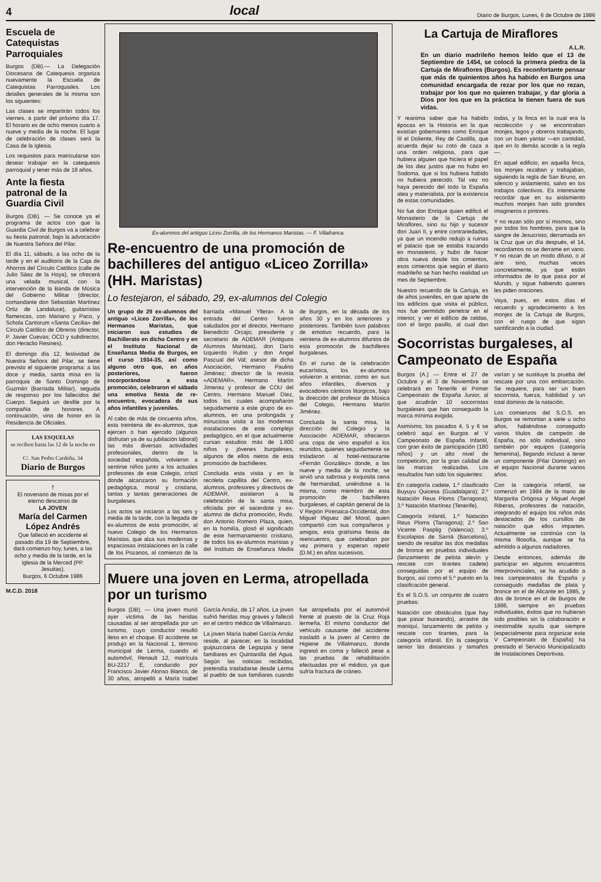4 local Diario de Burgos, Lunes, 6 de Octubre de 1986
Escuela de Catequistas Parroquiales
Burgos (DB).— La Delegación Diocesana de Catequesis organiza nuevamente la Escuela de Catequistas Parroquiales. Los detalles generales de la misma son los siguientes:
Las clases se impartirán todos los viernes, a partir del próximo día 17. El horario es de ocho menos cuarto a nueve y media de la noche. El lugar de celebración de clases será la Casa de la Iglesia.
Los requisitos para matricularse son desear trabajar en la catequesis parroquial y tener más de 18 años.
Ante la fiesta patronal de la Guardia Civil
Burgos (DB). — Se conoce ya el programa de actos con que la Guardia Civil de Burgos va a celebrar su fiesta patronal, bajo la advocación de Nuestra Señora del Pilar.
El día 11, sábado, a las ocho de la tarde y en el auditorio de la Caja de Ahorros del Círculo Católico (calle de Julio Sáez de la Hoya), se ofrecerá una velada musical, con la intervención de la Banda de Música del Gobierno Militar (director, comandante don Sebastián Martínez Ortiz de Landaluce), guitarristas flamencas, con Mariano y Paco, y Schola Cantorum «Santa Cecilia» del Círculo Católico de Obreros (director, P. Javier Cuevas; OCD y subdirector, don Heraclio Resines).
El domingo día 12, festividad de Nuestra Señora del Pilar, se tiene previsto el siguiente programa: a las doce y media, santa misa en la parroquia de Santo Domingo de Guzmán (Barriada Militar), seguida de responso por los fallecidos del Cuerpo. Seguirá un desfile por la compañía de honores. A continuación, vino de honor en la Residencia de Oficiales.
LAS ESQUELAS
se reciben hasta las 12 de la noche en
C/. San Pedro Cardeña, 34
Diario de Burgos
†
El novenario de misas por el eterno descanso de
LA JOVEN
María del Carmen López Andrés
Que falleció en accidente el pasado día 19 de Septiembre, dará comienzo hoy, lunes, a las ocho y media de la tarde, en la iglesia de la Merced (PP. Jesuitas).
Burgos, 6 Octubre 1986
M.C.D. 2018
Ex-alumnos del antiguo Liceo Zorrilla, de los Hermanos Maristas. — F. Villafranca.
Re-encuentro de una promoción de bachilleres del antiguo «Liceo Zorrilla» (HH. Maristas)
Lo festejaron, el sábado, 29, ex-alumnos del Colegio
Un grupo de 29 ex-alumnos del antiguo «Liceo Zorrilla», de los Hermanos Maristas, que iniciaron sus estudios de Bachillerato en dicho Centro y en el Instituto Nacional de Enseñanza Media de Burgos, en el curso 1934-35, así como alguno otro que, en años posteriores, fueron incorporándose a esta promoción, celebraron el sábado una emotiva fiesta de re-encuentro, evocadora de sus años infantiles y juveniles.
Al cabo de más de cincuenta años, esta treintena de ex-alumnos, que ejercen o han ejercido (algunos disfrutan ya de su jubilación laboral) las más diversas actividades profesionales, dentro de la sociedad española, volvieron a sentirse niños junto a los actuales profesores de este Colegio, crisol donde alcanzaron su formación pedagógica, moral y cristiana, tantas y tantas generaciones de burgaleses.
Los actos se iniciaron a las seis y media de la tarde, con la llegada de ex-alumnos de esta promoción, al nuevo Colegio de los Hermanos Maristas, que alza sus modernas y espaciosas instalaciones en la calle de los Pozanos, al comienzo de la barriada «Manuel Yllera». A la entrada del Centro fueron saludados por el director, Hermano Benedicto Orcajo; presidente y secretario de ADEMAR (Antiguos Alumnos Maristas), don Darío Izquierdo Rubio y don Angel Pascual del Val; asesor de dicha Asociación, Hermano Paulino Jiménez; director de la revista «ADEMAR», Hermano Martín Jimenez y profesor de COU del Centro, Hermano Manuel Díez, todos los cuales acompañaron seguidamente a este grupo de ex-alumnos, en una prolongada y minuciosa visita a las modernas instalaciones de este complejo pedagógico, en el que actualmente cursan estudios más de 1.600 niños y jóvenes burgaleses, algunos de ellos nietos de esta promoción de bachilleres.
Concluida esta visita y en la recoleta capillita del Centro, ex-alumnos, profesores y directivos de ADEMAR, asistieron a la celebración de la santa misa, oficiada por el sacerdote y ex-alumno de dicha promoción, Rvdo. don Antonio Romero Plaza, quien, en la homilía, glosó el significado de este hermanamiento cristiano, de todos los ex-alumnos maristas y del Instituto de Enseñanza Media de Burgos, en la década de los años 30 y en los anteriores y posteriores. También tuvo palabras de emotivo recuerdo, para la veintena de ex-alumnos difuntos de esta promoción de bachilleres burgaleses.
En el curso de la celebración eucarística, los ex-alumnos volvieron a entonar, como en sus años infantiles, diversos y evocadores cánticos litúrgicos, bajo la dirección del profesor de Música del Colegio, Hermano Martín Jiménez.
Concluida la santa misa, la dirección del Colegio y la Asociación ADEMAR, ofrecieron una copa de vino español a los reunidos, quienes seguidamente se trsladaron al hotel-restaurante «Fernán González» donde, a las nueve y media de la noche, se sirvió una sabrosa y exquisita cena de hermandad, uniéndose a la misma, como miembro de esta promoción de bachilleres burgaleses, el capitán general de la V Región Pirenaica-Occidental, don Miguel Iñiguez del Moral, quien compartió con sus compañeros y amigos, esta gratísima fiesta de reencuentro, que celebraban por vez primera y esperan repetir (D.M.) en años sucesivos.
Muere una joven en Lerma, atropellada por un turismo
Burgos (DB). — Una joven murió ayer víctima de las heridas causadas al ser atropellada por un turismo, cuyo conductor resultó ileso en el choque. El accidente se produjo en la Nacional 1, término municipal de Lerma, cuando el automóvil, Renault 12, matrícula BU-2217 E, conducido por Francisco Javier Alonso Blanco, de 30 años, atropelló a María Isabel García Arnáiz, de 17 años. La joven sufrió heridas muy graves y falleció en el centro médico de Villalmanzo.
La joven María Isabel García Arnáiz reside, al parecer, en la localidad guipuzcoana de Legazpia y tiene familiares en Quintanilla del Agua. Según las noticias recibidas, pretendía trasladarse desde Lerma al pueblo de sus familiares cuando fue atropellada por el automóvil frente al puesto de la Cruz Roja lermeña. El mismo conductor del vehículo causante del accidente trasladó a la joven al Centro de Higiene de Villalmanzo, donde ingresó en coma y falleció pese a las pruebas de rehabilitación efectuadas por el médico, ya que sufría fractura de cráneo.
La Cartuja de Miraflores
A.L.R.
En un diario madrileño hemos leído que el 13 de Septiembre de 1454, se colocó la primera piedra de la Cartuja de Miraflores (Burgos). Es reconfortante pensar que más de quinientos años ha habido en Burgos una comunidad encargada de rezar por los que no rezan, trabajar por los que no quieren trabajar, y dar gloria a Dios por los que en la práctica le tienen fuera de sus vidas.
Y reanima saber que ha habido épocas en la Historia en la que existían gobernantes como Enrique III el Doliente, Rey de Castilla, que acuerda dejar su coto de caza a una orden religiosa, para que hubiera alguien que hiciera el papel de los diez justos que no hubo en Sodoma, que si los hubiera habido no hubiera perecido. Tal vez no haya perecido del todo la España atea y materialista, por la existencia de estas comunidades.
No fue don Enrique quien edificó el Monasterio de la Cartuja de Miraflores, sino su hijo y sucesor don Juan II, y entre contrariedades, ya que un incendio redujo a ruinas el palacio que se estaba trazando en monasterio, y hubo de hacer obra nueva desde los cimientos, esos cimientos que según el diario madrileño se han hecho realidad un mes de Septiembre.
Nuestro recuerdo de la Cartuja, es de años juveniles, en que aparte de los edificios que visita el público, nos fue permitido penetrar en el interior, y ver el edificio de celdas, con el largo pasillo, al cual dan todas, y la finca en la cual era la recolección y se encontraban monjes, legos y obreros trabajando, con un buen yantar —en cantidad, que en lo demás acorde a la regla—.
En aquel edificio, en aquella finca, los monjes rezaban y trabajaban, siguiendo la regla de San Bruno, en silencio y aislamiento, salvo en los trabajos colectivos. Es interesante recordar que en su aislamiento muchos monjes han sido grandes imagineros o pintores.
Y no rezan sólo por sí mismos, sino por todos los hombres, para que la sangre de Jesucristo, derramada en la Cruz que un día después, el 14, recordamos no se derrame en vano. Y no rezan de un modo difuso, o al aire sino, muchas veces concretamente, ya que están informados de lo que pasa por el Mundo, y sigue habiendo quienes les piden oraciones.
Vaya, pues, en estos días el recuerdo y agradecimiento a los monjes de la Cartuja de Burgos, con el ruego de que sigan santificando a la ciudad.
Socorristas burgaleses, al Campeonato de España
Burgos (A.) — Entre el 27 de Octubre y el 3 de Noviembre se celebrará en Tenerife el Primer Campeonato de España Junior, al que acudirán 10 socorristas burgaleses que han conseguido la marca mínima exigida.
Asimismo, los pasados 4, 5 y 6 se celebró aquí en Burgos el V Campeonato de España Infantil, con gran éxito de participación (180 niños) y un alto nivel de competición, por la gran calidad de las marcas realizadas. Los resultados han sido los siguientes:
En categoría cadete, 1.º clasificado Buyuyu Quicesa (Guadalajara); 2.º Natación Reus Ploms (Tarragona); 3.º Natación Martínez (Tenerife).
Categoría Infantil, 1.º Natación Reus Ploms (Tarragona); 2.º San Vicente Pasplig (Valencia); 3.º Escolapios de Sarriá (Barcelona), siendo de resaltar las dos medallas de bronce en pruebas individuales (lanzamiento de pelota alevín y rescate con tirantes cadete) conseguidas por el equipo de Burgos, así como el 5.º puesto en la clasificación general.
Es el S.O.S. un conjunto de cuatro pruebas:
Natación con obstáculos (que hay que pasar buceando), arrastre de maniquí, lanzamiento de pelota y rescate con tirantes, para la categoría infantil. En la categoría senior las distancias y tamaños varían y se sustituye la prueba del rescate por una con embarcación. Se requiere, para ser un buen socorrista, fuerza, habilidad y un total dominio de la natación.
Los comienzos del S.O.S. en Burgos se remontan a siete u ocho años, habiéndose conseguido varios títulos de campeón de España, no sólo individual, sino también por equipos (categoría femenina), llegando incluso a tener un componente (Pilar Domingo) en el equipo Nacional durante varios años.
Con la categoría infantil, se comenzó en 1984 de la mano de Margarita Ortigosa y Miguel Angel Riberas, profesores de natación, integrando el equipo los niños más destacados de los cursillos de natación que ellos imparten. Actualmente se continúa con la misma filosofía, aunque se ha admitido a algunos nadadores.
Desde entonces, además de participar en algunos encuentros interprovinciales, se ha acudido a tres campeonatos de España y conseguido medallas de plata y bronce en el de Alicante en 1985, y dos de bronce en el de Burgos de 1986, siempre en pruebas individuales, éxitos que no hubieran sido posibles sin la colaboración e inestimable ayuda que siempre (especialmente para organizar este V Campeonato de España) ha prestado el Servicio Municipalizado de Instalaciones Deportivas.